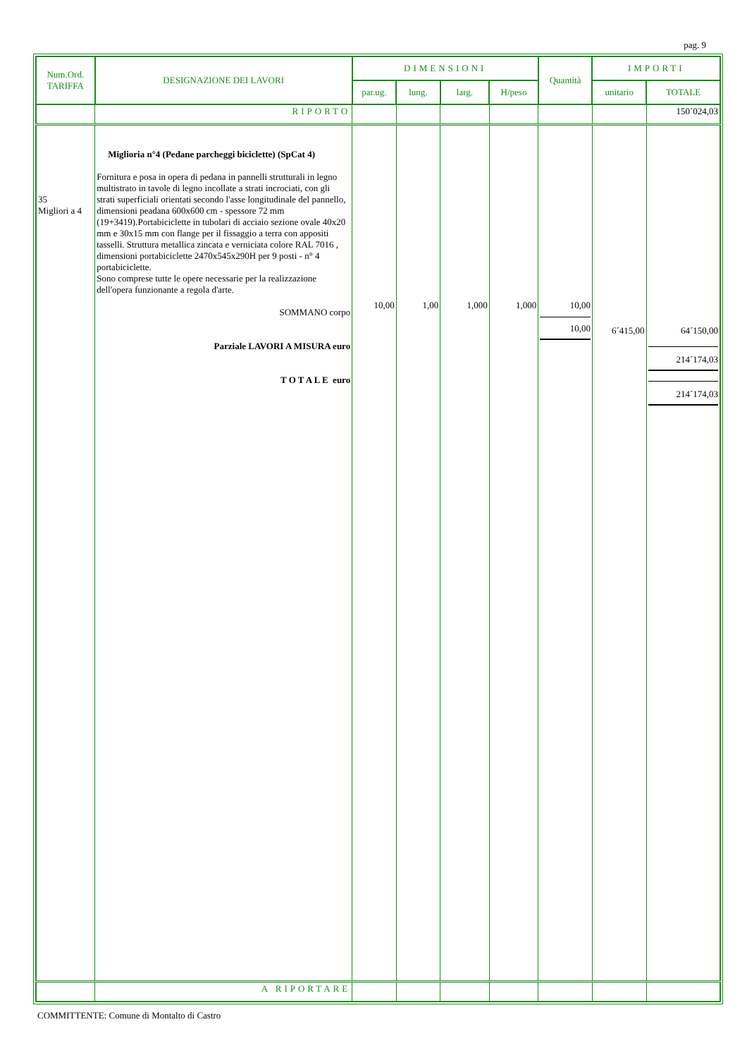pag. 9
| Num.Ord. TARIFFA | DESIGNAZIONE DEI LAVORI | DIMENSIONI | | | | Quantità | IMPORTI | |
| --- | --- | --- | --- | --- | --- | --- | --- | --- |
| | | par.ug. | lung. | larg. | H/peso | | unitario | TOTALE |
| | RIPORTO | | | | | | | 150´024,03 |
| 35 Migliori a 4 | Miglioria n°4 (Pedane parcheggi biciclette) (SpCat 4) Fornitura e posa in opera di pedana in pannelli strutturali in legno multistrato in tavole di legno incollate a strati incrociati, con gli strati superficiali orientati secondo l'asse longitudinale del pannello, dimensioni peadana 600x600 cm - spessore 72 mm (19+3419).Portabiciclette in tubolari di acciaio sezione ovale 40x20 mm e 30x15 mm con flange per il fissaggio a terra con appositi tasselli. Struttura metallica zincata e verniciata colore RAL 7016 , dimensioni portabiciclette 2470x545x290H per 9 posti - n° 4 portabiciclette. Sono comprese tutte le opere necessarie per la realizzazione dell'opera funzionante a regola d'arte. SOMMANO corpo Parziale LAVORI A MISURA euro T O T A L E euro | 10,00 | 1,00 | 1,000 | 1,000 | 10,00 10,00 | 6´415,00 | 64´150,00 214´174,03 214´174,03 |
| | A RIPORTARE | | | | | | | |
COMMITTENTE: Comune di Montalto di Castro